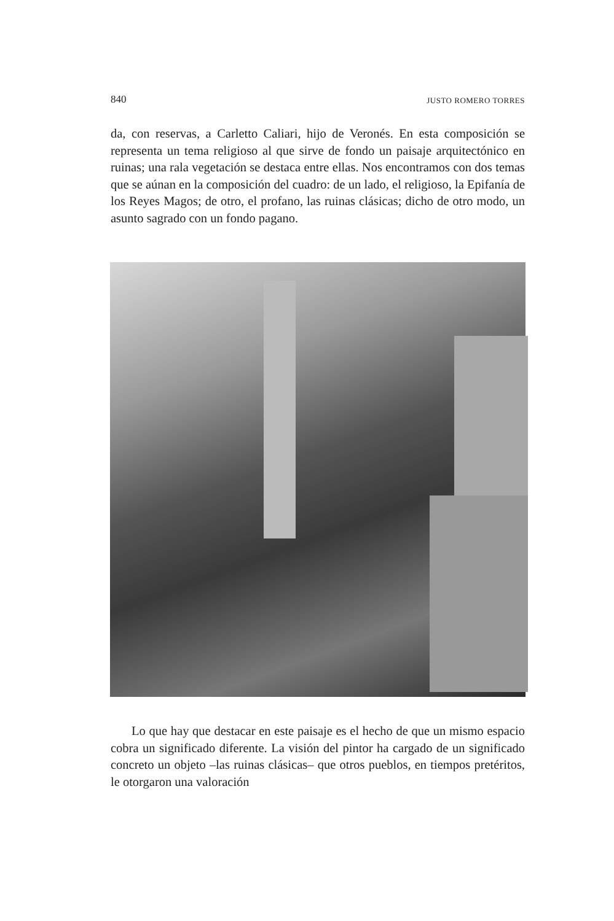840 JUSTO ROMERO TORRES
da, con reservas, a Carletto Caliari, hijo de Veronés. En esta composición se representa un tema religioso al que sirve de fondo un paisaje arquitectónico en ruinas; una rala vegetación se destaca entre ellas. Nos encontramos con dos temas que se aúnan en la composición del cuadro: de un lado, el religioso, la Epifanía de los Reyes Magos; de otro, el profano, las ruinas clásicas; dicho de otro modo, un asunto sagrado con un fondo pagano.
Lo que hay que destacar en este paisaje es el hecho de que un mismo espacio cobra un significado diferente. La visión del pintor ha cargado de un significado concreto un objeto –las ruinas clásicas– que otros pueblos, en tiempos pretéritos, le otorgaron una valoración